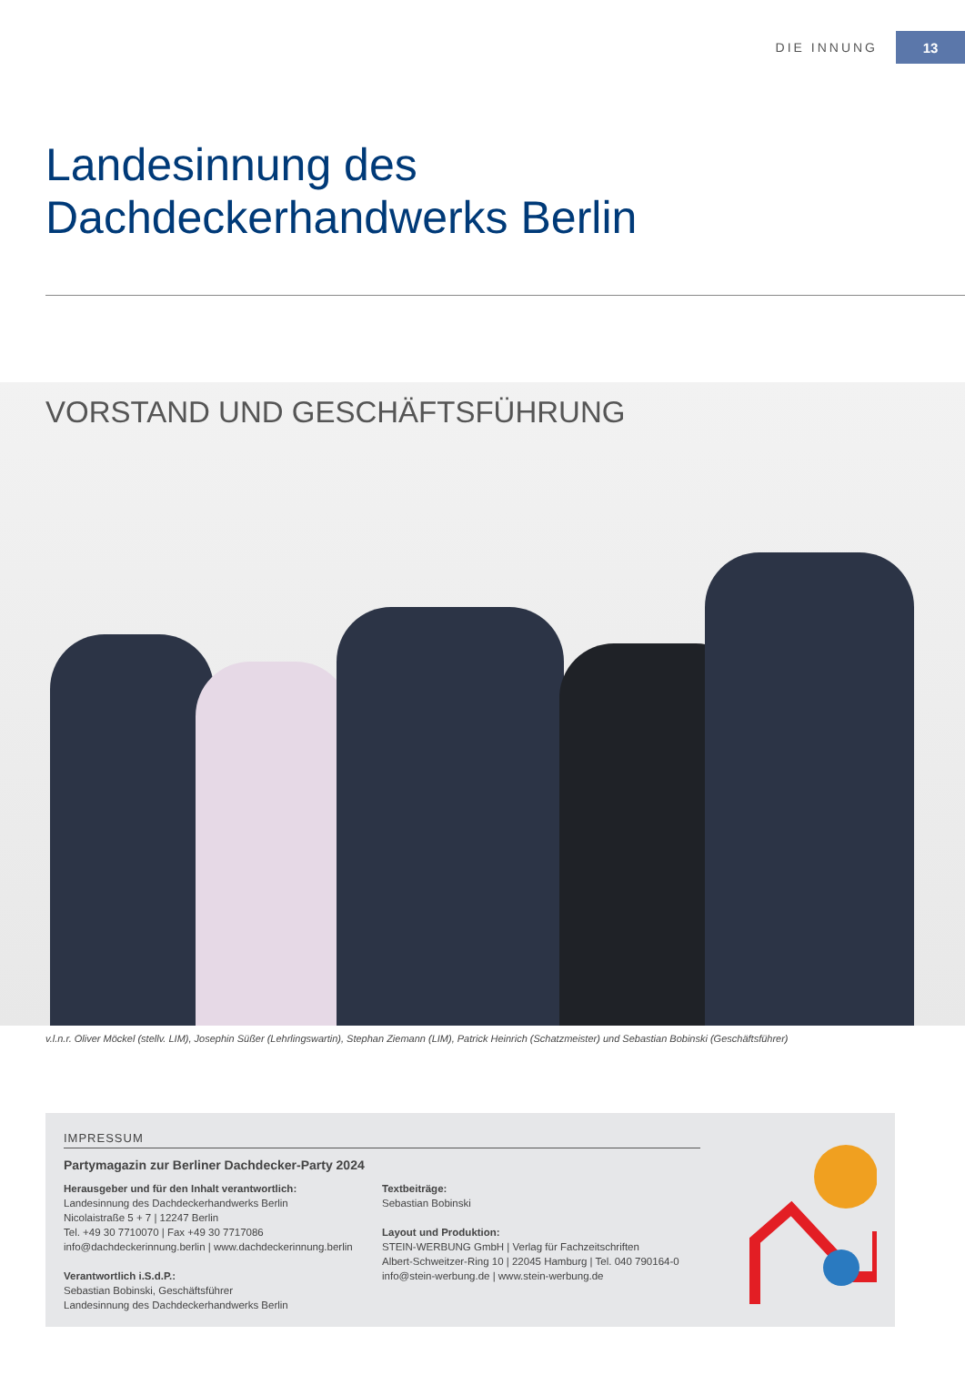DIE INNUNG 13
Landesinnung des
Dachdeckerhandwerks Berlin
VORSTAND UND GESCHÄFTSFÜHRUNG
v.l.n.r. Oliver Möckel (stellv. LIM), Josephin Süßer (Lehrlingswartin), Stephan Ziemann (LIM), Patrick Heinrich (Schatzmeister) und Sebastian Bobinski (Geschäftsführer)
IMPRESSUM
Partymagazin zur Berliner Dachdecker-Party 2024
Herausgeber und für den Inhalt verantwortlich:
Landesinnung des Dachdeckerhandwerks Berlin
Nicolaistraße 5 + 7 | 12247 Berlin
Tel. +49 30 7710070 | Fax +49 30 7717086
info@dachdeckerinnung.berlin | www.dachdeckerinnung.berlin
Verantwortlich i.S.d.P.:
Sebastian Bobinski, Geschäftsführer
Landesinnung des Dachdeckerhandwerks Berlin
Textbeiträge:
Sebastian Bobinski
Layout und Produktion:
STEIN-WERBUNG GmbH | Verlag für Fachzeitschriften
Albert-Schweitzer-Ring 10 | 22045 Hamburg | Tel. 040 790164-0
info@stein-werbung.de | www.stein-werbung.de